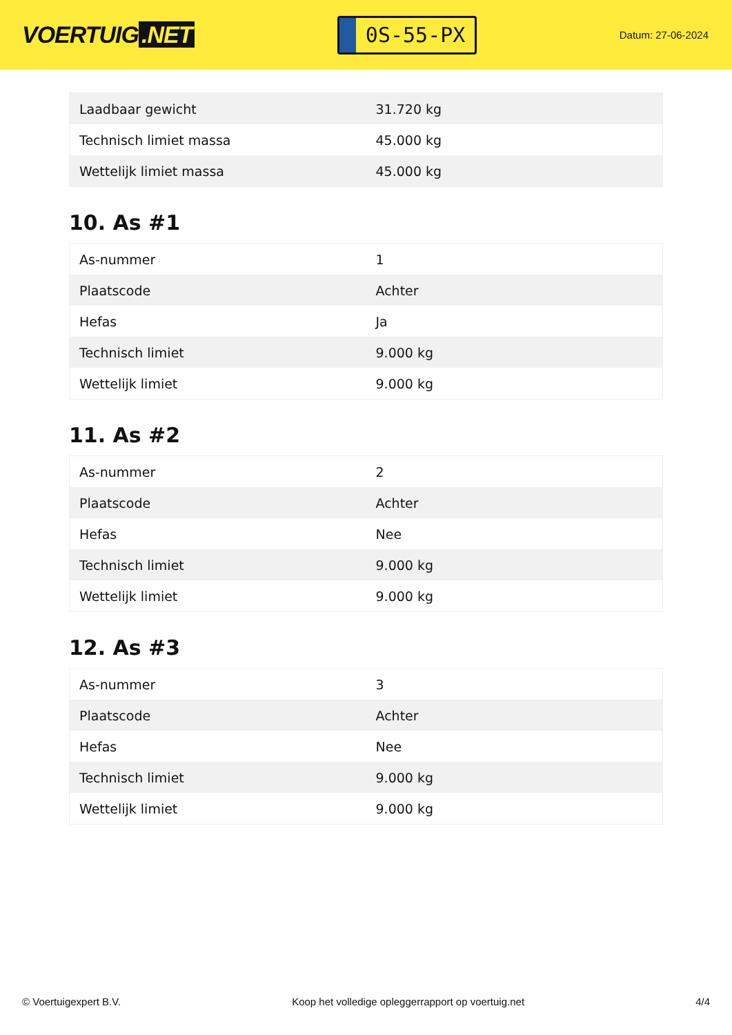VOERTUIG.NET
0S-55-PX
Datum: 27-06-2024
| Laadbaar gewicht | 31.720 kg |
| Technisch limiet massa | 45.000 kg |
| Wettelijk limiet massa | 45.000 kg |
10. As #1
| As-nummer | 1 |
| Plaatscode | Achter |
| Hefas | Ja |
| Technisch limiet | 9.000 kg |
| Wettelijk limiet | 9.000 kg |
11. As #2
| As-nummer | 2 |
| Plaatscode | Achter |
| Hefas | Nee |
| Technisch limiet | 9.000 kg |
| Wettelijk limiet | 9.000 kg |
12. As #3
| As-nummer | 3 |
| Plaatscode | Achter |
| Hefas | Nee |
| Technisch limiet | 9.000 kg |
| Wettelijk limiet | 9.000 kg |
© Voertuigexpert B.V. Koop het volledige opleggerrapport op voertuig.net 4/4